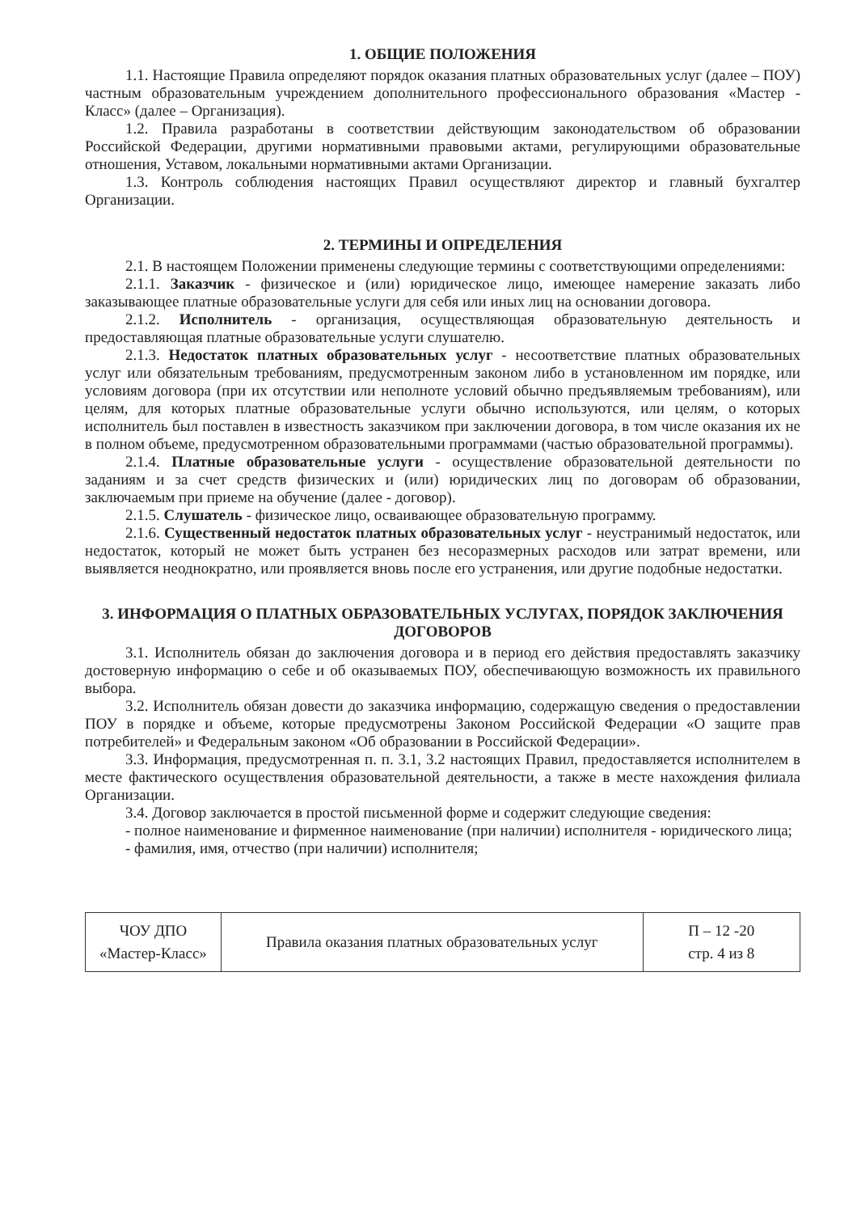1. ОБЩИЕ ПОЛОЖЕНИЯ
1.1. Настоящие Правила определяют порядок оказания платных образовательных услуг (далее – ПОУ) частным образовательным учреждением дополнительного профессионального образования «Мастер - Класс» (далее – Организация).
1.2. Правила разработаны в соответствии действующим законодательством об образовании Российской Федерации, другими нормативными правовыми актами, регулирующими образовательные отношения, Уставом, локальными нормативными актами Организации.
1.3. Контроль соблюдения настоящих Правил осуществляют директор и главный бухгалтер Организации.
2. ТЕРМИНЫ И ОПРЕДЕЛЕНИЯ
2.1. В настоящем Положении применены следующие термины с соответствующими определениями:
2.1.1. Заказчик - физическое и (или) юридическое лицо, имеющее намерение заказать либо заказывающее платные образовательные услуги для себя или иных лиц на основании договора.
2.1.2. Исполнитель - организация, осуществляющая образовательную деятельность и предоставляющая платные образовательные услуги слушателю.
2.1.3. Недостаток платных образовательных услуг - несоответствие платных образовательных услуг или обязательным требованиям, предусмотренным законом либо в установленном им порядке, или условиям договора (при их отсутствии или неполноте условий обычно предъявляемым требованиям), или целям, для которых платные образовательные услуги обычно используются, или целям, о которых исполнитель был поставлен в известность заказчиком при заключении договора, в том числе оказания их не в полном объеме, предусмотренном образовательными программами (частью образовательной программы).
2.1.4. Платные образовательные услуги - осуществление образовательной деятельности по заданиям и за счет средств физических и (или) юридических лиц по договорам об образовании, заключаемым при приеме на обучение (далее - договор).
2.1.5. Слушатель - физическое лицо, осваивающее образовательную программу.
2.1.6. Существенный недостаток платных образовательных услуг - неустранимый недостаток, или недостаток, который не может быть устранен без несоразмерных расходов или затрат времени, или выявляется неоднократно, или проявляется вновь после его устранения, или другие подобные недостатки.
3. ИНФОРМАЦИЯ О ПЛАТНЫХ ОБРАЗОВАТЕЛЬНЫХ УСЛУГАХ, ПОРЯДОК ЗАКЛЮЧЕНИЯ ДОГОВОРОВ
3.1. Исполнитель обязан до заключения договора и в период его действия предоставлять заказчику достоверную информацию о себе и об оказываемых ПОУ, обеспечивающую возможность их правильного выбора.
3.2. Исполнитель обязан довести до заказчика информацию, содержащую сведения о предоставлении ПОУ в порядке и объеме, которые предусмотрены Законом Российской Федерации «О защите прав потребителей» и Федеральным законом «Об образовании в Российской Федерации».
3.3. Информация, предусмотренная п. п. 3.1, 3.2 настоящих Правил, предоставляется исполнителем в месте фактического осуществления образовательной деятельности, а также в месте нахождения филиала Организации.
3.4. Договор заключается в простой письменной форме и содержит следующие сведения:
- полное наименование и фирменное наименование (при наличии) исполнителя - юридического лица;
- фамилия, имя, отчество (при наличии) исполнителя;
| ЧОУ ДПО «Мастер-Класс» | Правила оказания платных образовательных услуг | П – 12 -20 стр. 4 из 8 |